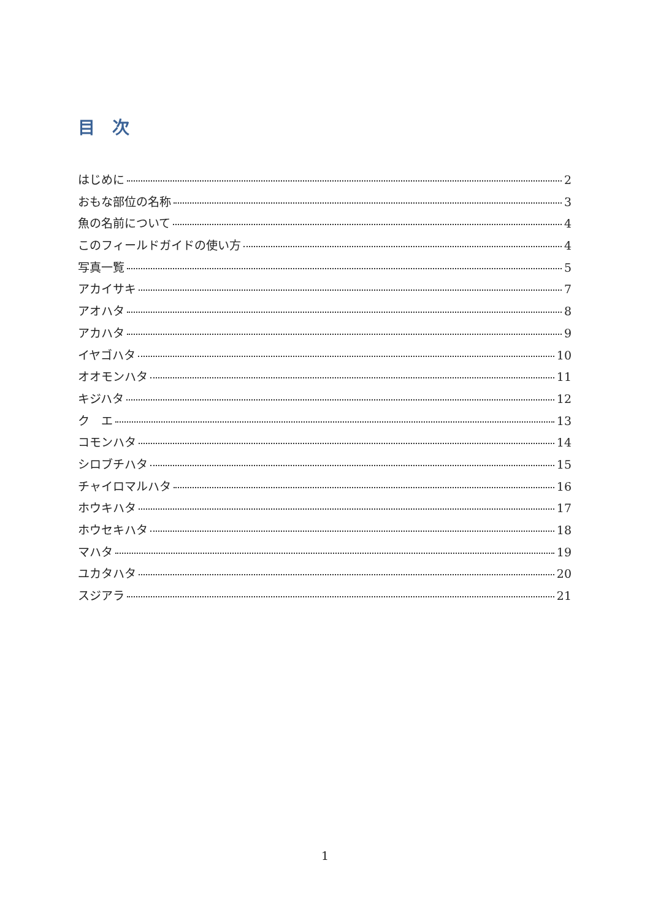目　次
はじめに 2
おもな部位の名称 3
魚の名前について 4
このフィールドガイドの使い方 4
写真一覧 5
アカイサキ 7
アオハタ 8
アカハタ 9
イヤゴハタ 10
オオモンハタ 11
キジハタ 12
ク　エ 13
コモンハタ 14
シロブチハタ 15
チャイロマルハタ 16
ホウキハタ 17
ホウセキハタ 18
マハタ 19
ユカタハタ 20
スジアラ 21
1